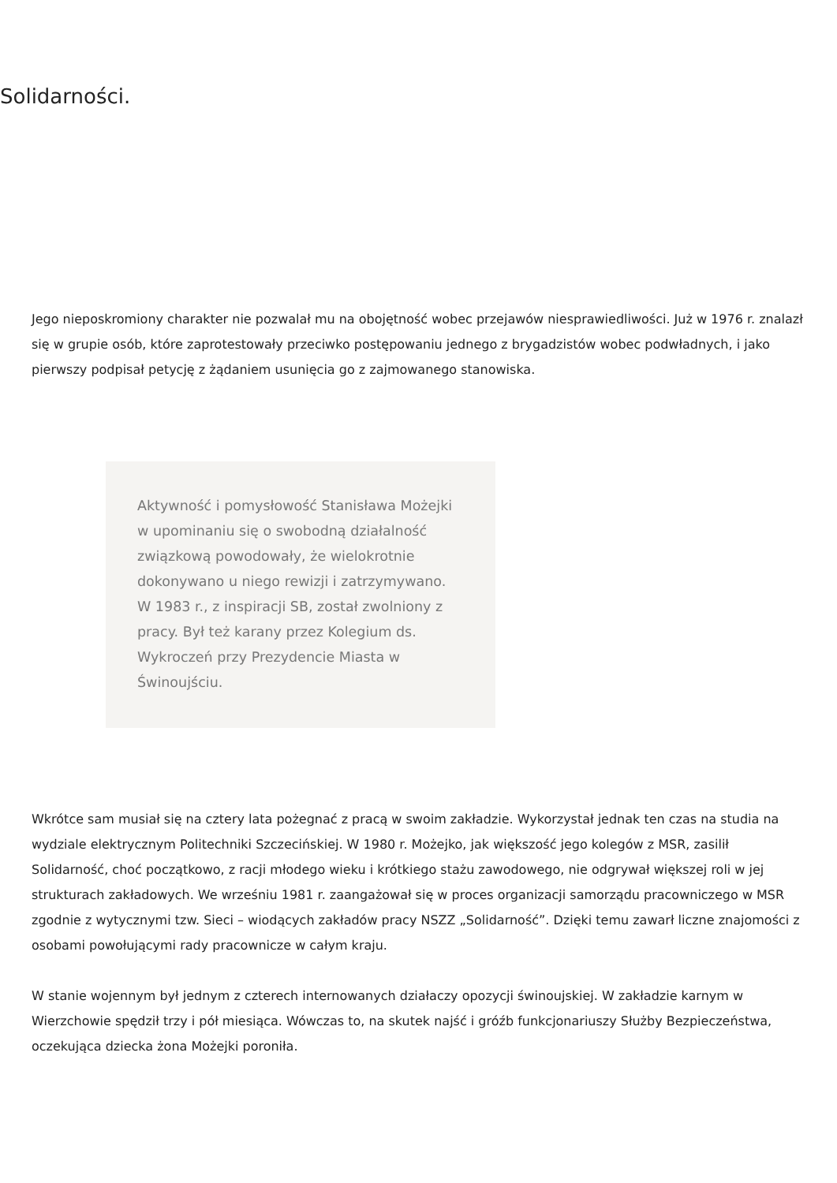Solidarności.
Jego nieposkromiony charakter nie pozwalał mu na obojętność wobec przejawów niesprawiedliwości. Już w 1976 r. znalazł się w grupie osób, które zaprotestowały przeciwko postępowaniu jednego z brygadzistów wobec podwładnych, i jako pierwszy podpisał petycję z żądaniem usunięcia go z zajmowanego stanowiska.
Aktywność i pomysłowość Stanisława Możejki w upominaniu się o swobodną działalność związkową powodowały, że wielokrotnie dokonywano u niego rewizji i zatrzymywano. W 1983 r., z inspiracji SB, został zwolniony z pracy. Był też karany przez Kolegium ds. Wykroczeń przy Prezydencie Miasta w Świnoujściu.
Wkrótce sam musiał się na cztery lata pożegnać z pracą w swoim zakładzie. Wykorzystał jednak ten czas na studia na wydziale elektrycznym Politechniki Szczecińskiej. W 1980 r. Możejko, jak większość jego kolegów z MSR, zasilił Solidarność, choć początkowo, z racji młodego wieku i krótkiego stażu zawodowego, nie odgrywał większej roli w jej strukturach zakładowych. We wrześniu 1981 r. zaangażował się w proces organizacji samorządu pracowniczego w MSR zgodnie z wytycznymi tzw. Sieci – wiodących zakładów pracy NSZZ „Solidarność”. Dzięki temu zawarł liczne znajomości z osobami powołującymi rady pracownicze w całym kraju.
W stanie wojennym był jednym z czterech internowanych działaczy opozycji świnoujskiej. W zakładzie karnym w Wierzchowie spędził trzy i pół miesiąca. Wówczas to, na skutek najść i gróźb funkcjonariuszy Służby Bezpieczeństwa, oczekująca dziecka żona Możejki poroniła.